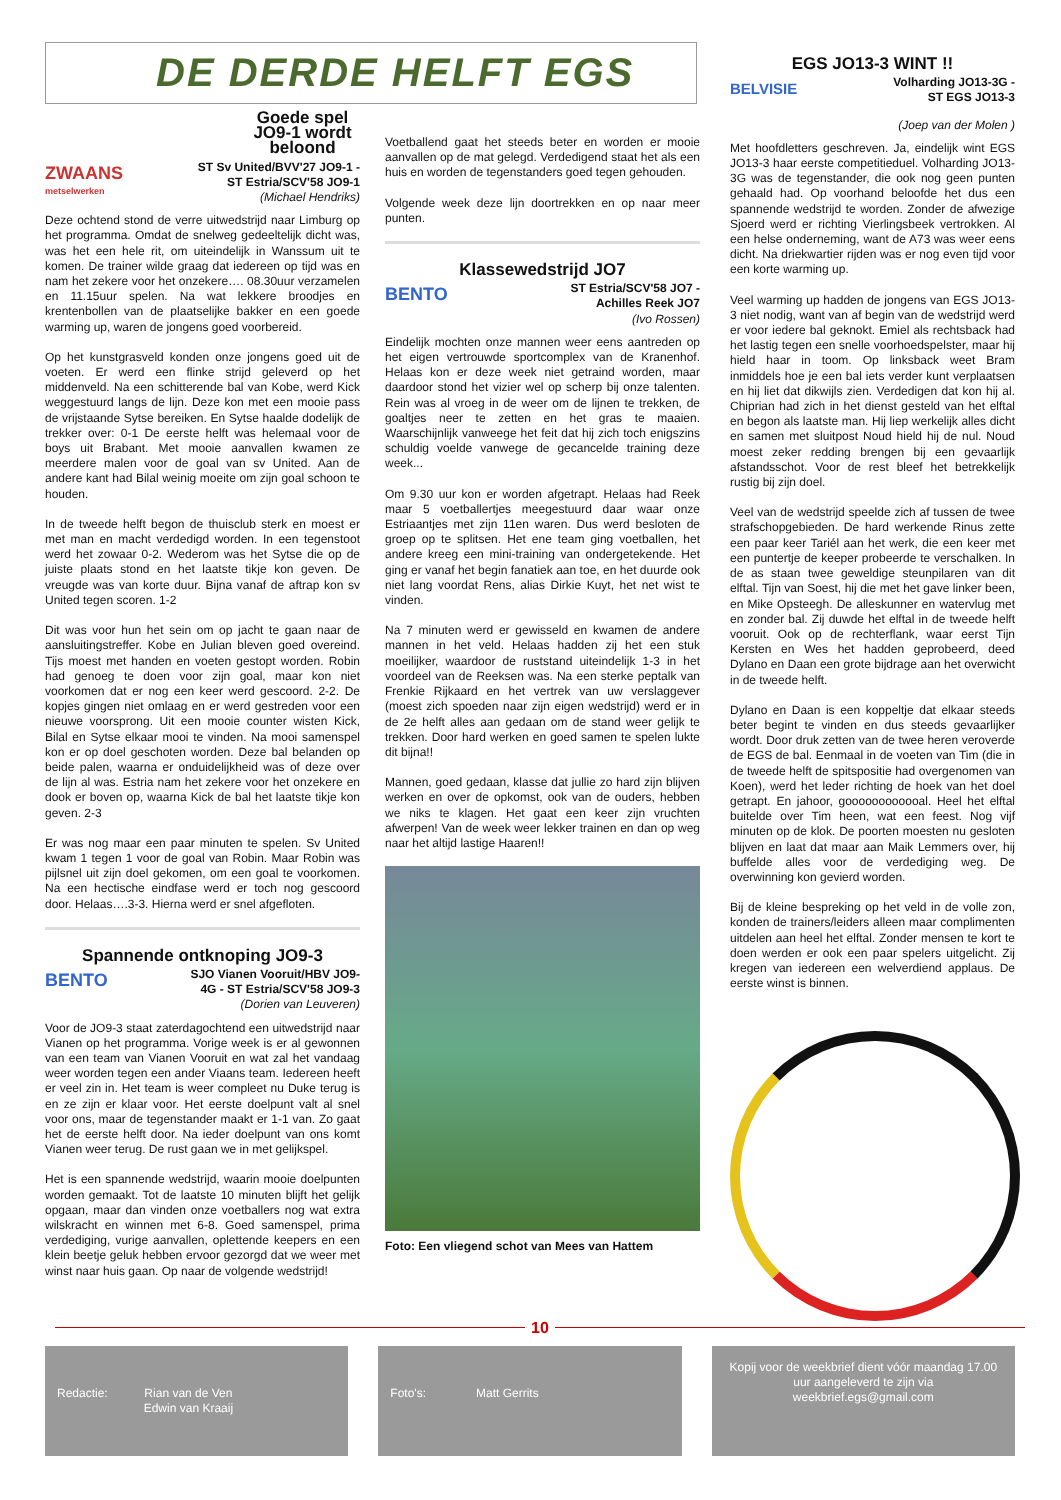DE DERDE HELFT EGS
Goede spel JO9-1 wordt beloond
ZWAANS
metselwerken
ST Sv United/BVV'27 JO9-1 -
ST Estria/SCV'58 JO9-1
(Michael Hendriks)
Deze ochtend stond de verre uitwedstrijd naar Limburg op het programma. Omdat de snelweg gedeeltelijk dicht was, was het een hele rit, om uiteindelijk in Wanssum uit te komen. De trainer wilde graag dat iedereen op tijd was en nam het zekere voor het onzekere…. 08.30uur verzamelen en 11.15uur spelen. Na wat lekkere broodjes en krentenbollen van de plaatselijke bakker en een goede warming up, waren de jongens goed voorbereid.
Op het kunstgrasveld konden onze jongens goed uit de voeten. Er werd een flinke strijd geleverd op het middenveld. Na een schitterende bal van Kobe, werd Kick weggestuurd langs de lijn. Deze kon met een mooie pass de vrijstaande Sytse bereiken. En Sytse haalde dodelijk de trekker over: 0-1 De eerste helft was helemaal voor de boys uit Brabant. Met mooie aanvallen kwamen ze meerdere malen voor de goal van sv United. Aan de andere kant had Bilal weinig moeite om zijn goal schoon te houden.
In de tweede helft begon de thuisclub sterk en moest er met man en macht verdedigd worden. In een tegenstoot werd het zowaar 0-2. Wederom was het Sytse die op de juiste plaats stond en het laatste tikje kon geven. De vreugde was van korte duur. Bijna vanaf de aftrap kon sv United tegen scoren. 1-2
Dit was voor hun het sein om op jacht te gaan naar de aansluitingstreffer. Kobe en Julian bleven goed overeind. Tijs moest met handen en voeten gestopt worden. Robin had genoeg te doen voor zijn goal, maar kon niet voorkomen dat er nog een keer werd gescoord. 2-2. De kopjes gingen niet omlaag en er werd gestreden voor een nieuwe voorsprong. Uit een mooie counter wisten Kick, Bilal en Sytse elkaar mooi te vinden. Na mooi samenspel kon er op doel geschoten worden. Deze bal belanden op beide palen, waarna er onduidelijkheid was of deze over de lijn al was. Estria nam het zekere voor het onzekere en dook er boven op, waarna Kick de bal het laatste tikje kon geven. 2-3
Er was nog maar een paar minuten te spelen. Sv United kwam 1 tegen 1 voor de goal van Robin. Maar Robin was pijlsnel uit zijn doel gekomen, om een goal te voorkomen. Na een hectische eindfase werd er toch nog gescoord door. Helaas….3-3. Hierna werd er snel afgefloten.
Spannende ontknoping JO9-3
BENTO
SJO Vianen Vooruit/HBV JO9-4G - ST Estria/SCV'58 JO9-3
(Dorien van Leuveren)
Voor de JO9-3 staat zaterdagochtend een uitwedstrijd naar Vianen op het programma. Vorige week is er al gewonnen van een team van Vianen Vooruit en wat zal het vandaag weer worden tegen een ander Viaans team. Iedereen heeft er veel zin in. Het team is weer compleet nu Duke terug is en ze zijn er klaar voor. Het eerste doelpunt valt al snel voor ons, maar de tegenstander maakt er 1-1 van. Zo gaat het de eerste helft door. Na ieder doelpunt van ons komt Vianen weer terug. De rust gaan we in met gelijkspel.
Het is een spannende wedstrijd, waarin mooie doelpunten worden gemaakt. Tot de laatste 10 minuten blijft het gelijk opgaan, maar dan vinden onze voetballers nog wat extra wilskracht en winnen met 6-8. Goed samenspel, prima verdediging, vurige aanvallen, oplettende keepers en een klein beetje geluk hebben ervoor gezorgd dat we weer met winst naar huis gaan. Op naar de volgende wedstrijd!
Voetballend gaat het steeds beter en worden er mooie aanvallen op de mat gelegd. Verdedigend staat het als een huis en worden de tegenstanders goed tegen gehouden.
Volgende week deze lijn doortrekken en op naar meer punten.
Klassewedstrijd JO7
BENTO
ST Estria/SCV'58 JO7 -
Achilles Reek JO7
(Ivo Rossen)
Eindelijk mochten onze mannen weer eens aantreden op het eigen vertrouwde sportcomplex van de Kranenhof. Helaas kon er deze week niet getraind worden, maar daardoor stond het vizier wel op scherp bij onze talenten. Rein was al vroeg in de weer om de lijnen te trekken, de goaltjes neer te zetten en het gras te maaien. Waarschijnlijk vanweege het feit dat hij zich toch enigszins schuldig voelde vanwege de gecancelde training deze week...
Om 9.30 uur kon er worden afgetrapt. Helaas had Reek maar 5 voetballertjes meegestuurd daar waar onze Estriaantjes met zijn 11en waren. Dus werd besloten de groep op te splitsen. Het ene team ging voetballen, het andere kreeg een mini-training van ondergetekende. Het ging er vanaf het begin fanatiek aan toe, en het duurde ook niet lang voordat Rens, alias Dirkie Kuyt, het net wist te vinden.
Na 7 minuten werd er gewisseld en kwamen de andere mannen in het veld. Helaas hadden zij het een stuk moeilijker, waardoor de ruststand uiteindelijk 1-3 in het voordeel van de Reeksen was. Na een sterke peptalk van Frenkie Rijkaard en het vertrek van uw verslaggever (moest zich spoeden naar zijn eigen wedstrijd) werd er in de 2e helft alles aan gedaan om de stand weer gelijk te trekken. Door hard werken en goed samen te spelen lukte dit bijna!!
Mannen, goed gedaan, klasse dat jullie zo hard zijn blijven werken en over de opkomst, ook van de ouders, hebben we niks te klagen. Het gaat een keer zijn vruchten afwerpen! Van de week weer lekker trainen en dan op weg naar het altijd lastige Haaren!!
Foto: Een vliegend schot van Mees van Hattem
EGS JO13-3 WINT !!
BELVISIE
Volharding JO13-3G -
ST EGS JO13-3
(Joep van der Molen )
Met hoofdletters geschreven. Ja, eindelijk wint EGS JO13-3 haar eerste competitieduel. Volharding JO13-3G was de tegenstander, die ook nog geen punten gehaald had. Op voorhand beloofde het dus een spannende wedstrijd te worden. Zonder de afwezige Sjoerd werd er richting Vierlingsbeek vertrokken. Al een helse onderneming, want de A73 was weer eens dicht. Na driekwartier rijden was er nog even tijd voor een korte warming up.
Veel warming up hadden de jongens van EGS JO13-3 niet nodig, want van af begin van de wedstrijd werd er voor iedere bal geknokt. Emiel als rechtsback had het lastig tegen een snelle voorhoedspelster, maar hij hield haar in toom. Op linksback weet Bram inmiddels hoe je een bal iets verder kunt verplaatsen en hij liet dat dikwijls zien. Verdedigen dat kon hij al. Chiprian had zich in het dienst gesteld van het elftal en begon als laatste man. Hij liep werkelijk alles dicht en samen met sluitpost Noud hield hij de nul. Noud moest zeker redding brengen bij een gevaarlijk afstandsschot. Voor de rest bleef het betrekkelijk rustig bij zijn doel.
Veel van de wedstrijd speelde zich af tussen de twee strafschopgebieden. De hard werkende Rinus zette een paar keer Tariél aan het werk, die een keer met een puntertje de keeper probeerde te verschalken. In de as staan twee geweldige steunpilaren van dit elftal. Tijn van Soest, hij die met het gave linker been, en Mike Opsteegh. De alleskunner en watervlug met en zonder bal. Zij duwde het elftal in de tweede helft vooruit. Ook op de rechterflank, waar eerst Tijn Kersten en Wes het hadden geprobeerd, deed Dylano en Daan een grote bijdrage aan het overwicht in de tweede helft.
Dylano en Daan is een koppeltje dat elkaar steeds beter begint te vinden en dus steeds gevaarlijker wordt. Door druk zetten van de twee heren veroverde de EGS de bal. Eenmaal in de voeten van Tim (die in de tweede helft de spitspositie had overgenomen van Koen), werd het leder richting de hoek van het doel getrapt. En jahoor, goooooooooooal. Heel het elftal buitelde over Tim heen, wat een feest. Nog vijf minuten op de klok. De poorten moesten nu gesloten blijven en laat dat maar aan Maik Lemmers over, hij buffelde alles voor de verdediging weg. De overwinning kon gevierd worden.
Bij de kleine bespreking op het veld in de volle zon, konden de trainers/leiders alleen maar complimenten uitdelen aan heel het elftal. Zonder mensen te kort te doen werden er ook een paar spelers uitgelicht. Zij kregen van iedereen een welverdiend applaus. De eerste winst is binnen.
10
Redactie: Rian van de Ven
Edwin van Kraaij
Foto's: Matt Gerrits
Kopij voor de weekbrief dient vóór maandag 17.00 uur aangeleverd te zijn via weekbrief.egs@gmail.com